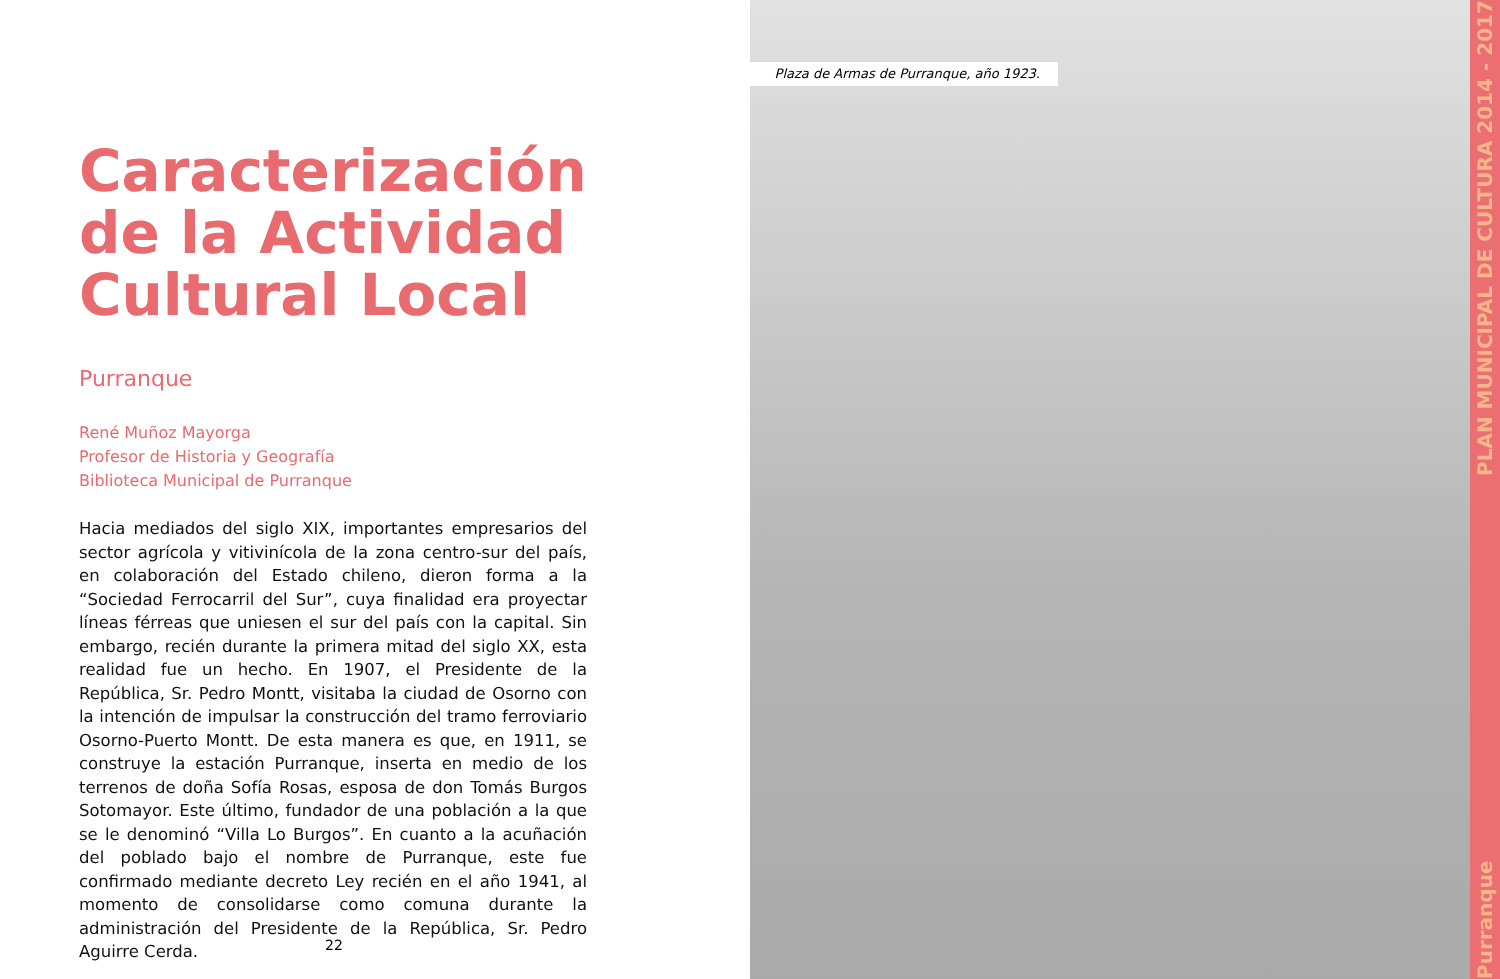Caracterización de la Actividad Cultural Local
Purranque
René Muñoz Mayorga
Profesor de Historia y Geografía
Biblioteca Municipal de Purranque
Hacia mediados del siglo XIX, importantes empresarios del sector agrícola y vitivinícola de la zona centro-sur del país, en colaboración del Estado chileno, dieron forma a la “Sociedad Ferrocarril del Sur”, cuya finalidad era proyectar líneas férreas que uniesen el sur del país con la capital. Sin embargo, recién durante la primera mitad del siglo XX, esta realidad fue un hecho. En 1907, el Presidente de la República, Sr. Pedro Montt, visitaba la ciudad de Osorno con la intención de impulsar la construcción del tramo ferroviario Osorno-Puerto Montt. De esta manera es que, en 1911, se construye la estación Purranque, inserta en medio de los terrenos de doña Sofía Rosas, esposa de don Tomás Burgos Sotomayor. Este último, fundador de una población a la que se le denominó “Villa Lo Burgos”. En cuanto a la acuñación del poblado bajo el nombre de Purranque, este fue confirmado mediante decreto Ley recién en el año 1941, al momento de consolidarse como comuna durante la administración del Presidente de la República, Sr. Pedro Aguirre Cerda.
22
Plaza de Armas de Purranque, año 1923.
Purranque PLAN MUNICIPAL DE CULTURA 2014 - 2017